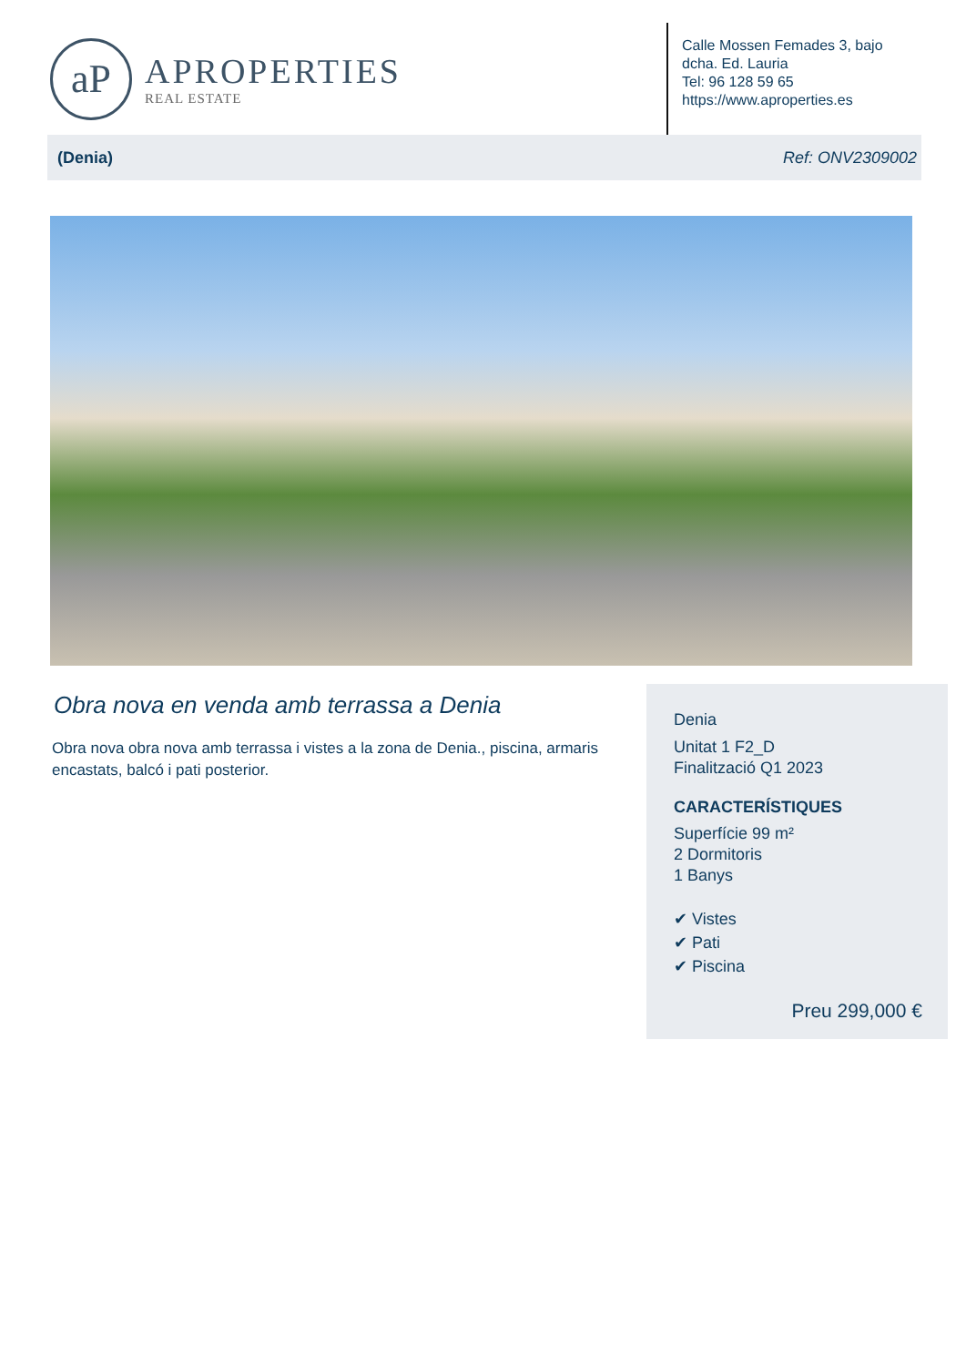aP
APROPERTIES
REAL ESTATE
Calle Mossen Femades 3, bajo dcha. Ed. Lauria
Tel: 96 128 59 65
https://www.aproperties.es
(Denia) Ref: ONV2309002
Obra nova en venda amb terrassa a Denia
Obra nova obra nova amb terrassa i vistes a la zona de Denia., piscina, armaris encastats, balcó i pati posterior.
Denia
Unitat 1 F2_D
Finalització Q1 2023
CARACTERÍSTIQUES
Superfície 99 m²
2 Dormitoris
1 Banys
✔ Vistes
✔ Pati
✔ Piscina
Preu 299,000 €